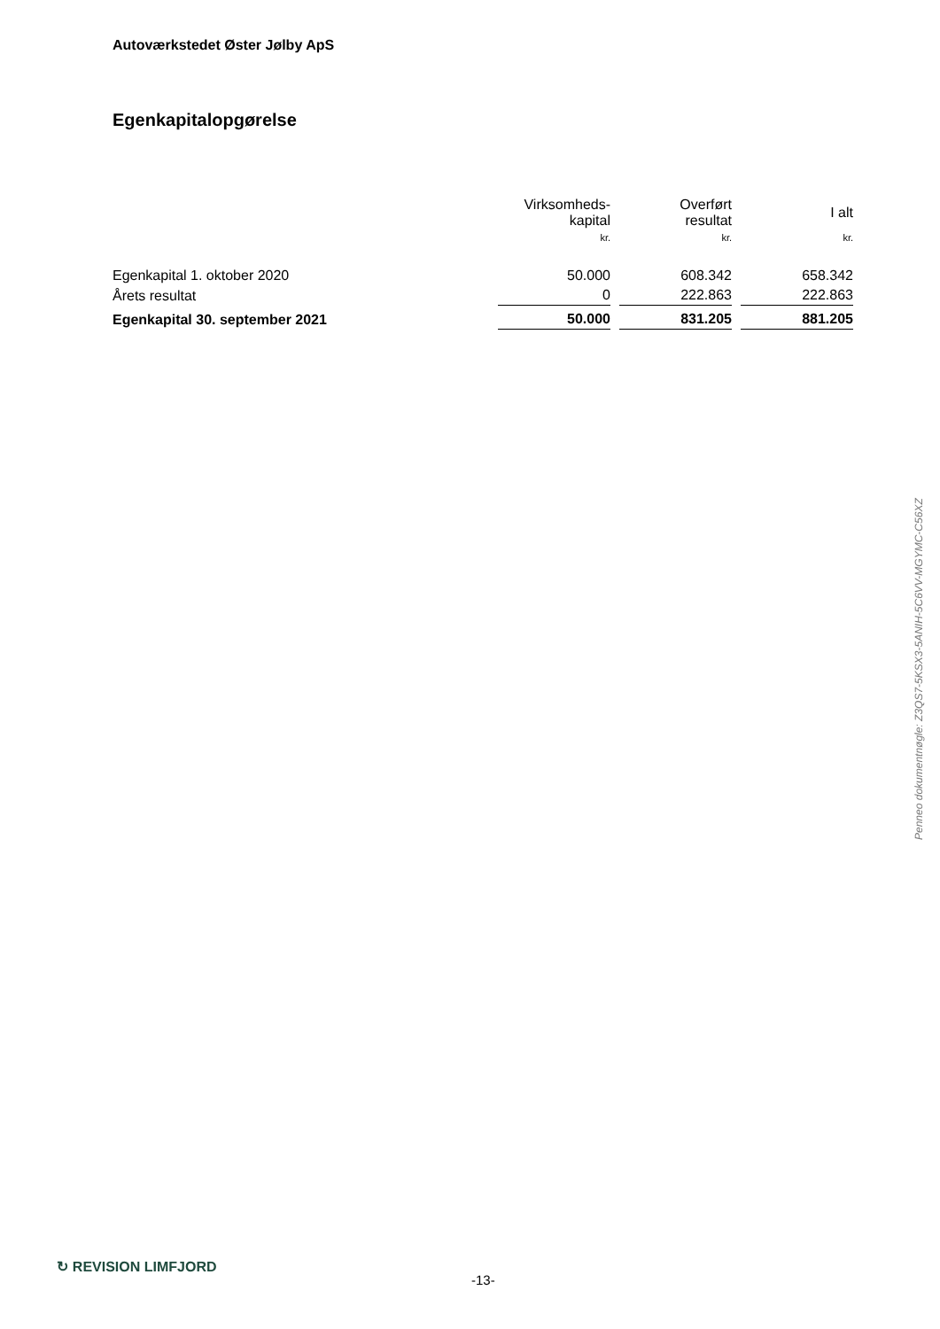Autoværkstedet Øster Jølby ApS
Egenkapitalopgørelse
| | Virksomheds- kapital | Overført resultat | I alt |
| --- | --- | --- | --- |
| | kr. | kr. | kr. |
| Egenkapital 1. oktober 2020 | 50.000 | 608.342 | 658.342 |
| Årets resultat | 0 | 222.863 | 222.863 |
| Egenkapital 30. september 2021 | 50.000 | 831.205 | 881.205 |
Penneo dokumentnøgle: Z3QS7-5KSX3-5ANIH-5C6VV-MGYMC-C56XZ
↻ REVISION LIMFJORD
-13-